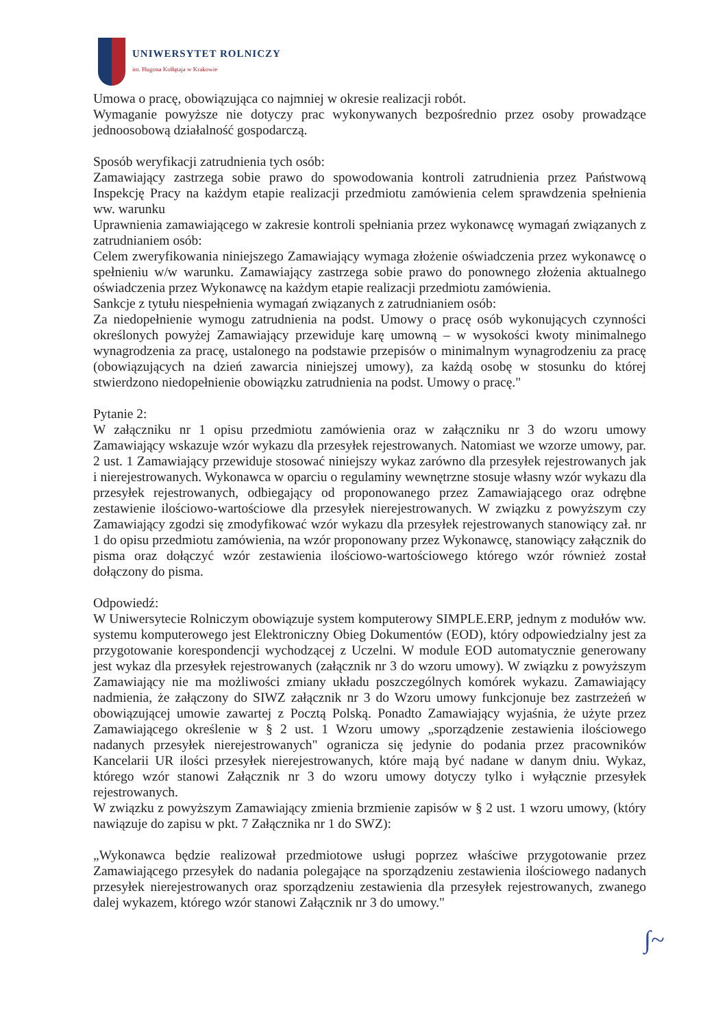UNIWERSYTET ROLNICZY
im. Hugona Kołłątaja w Krakowie
Umowa o pracę, obowiązująca co najmniej w okresie realizacji robót.
Wymaganie powyższe nie dotyczy prac wykonywanych bezpośrednio przez osoby prowadzące jednoosobową działalność gospodarczą.
Sposób weryfikacji zatrudnienia tych osób:
Zamawiający zastrzega sobie prawo do spowodowania kontroli zatrudnienia przez Państwową Inspekcję Pracy na każdym etapie realizacji przedmiotu zamówienia celem sprawdzenia spełnienia ww. warunku
Uprawnienia zamawiającego w zakresie kontroli spełniania przez wykonawcę wymagań związanych z zatrudnianiem osób:
Celem zweryfikowania niniejszego Zamawiający wymaga złożenie oświadczenia przez wykonawcę o spełnieniu w/w warunku. Zamawiający zastrzega sobie prawo do ponownego złożenia aktualnego oświadczenia przez Wykonawcę na każdym etapie realizacji przedmiotu zamówienia.
Sankcje z tytułu niespełnienia wymagań związanych z zatrudnianiem osób:
Za niedopełnienie wymogu zatrudnienia na podst. Umowy o pracę osób wykonujących czynności określonych powyżej Zamawiający przewiduje karę umowną – w wysokości kwoty minimalnego wynagrodzenia za pracę, ustalonego na podstawie przepisów o minimalnym wynagrodzeniu za pracę (obowiązujących na dzień zawarcia niniejszej umowy), za każdą osobę w stosunku do której stwierdzono niedopełnienie obowiązku zatrudnienia na podst. Umowy o pracę."
Pytanie 2:
W załączniku nr 1 opisu przedmiotu zamówienia oraz w załączniku nr 3 do wzoru umowy Zamawiający wskazuje wzór wykazu dla przesyłek rejestrowanych. Natomiast we wzorze umowy, par. 2 ust. 1 Zamawiający przewiduje stosować niniejszy wykaz zarówno dla przesyłek rejestrowanych jak i nierejestrowanych. Wykonawca w oparciu o regulaminy wewnętrzne stosuje własny wzór wykazu dla przesyłek rejestrowanych, odbiegający od proponowanego przez Zamawiającego oraz odrębne zestawienie ilościowo-wartościowe dla przesyłek nierejestrowanych. W związku z powyższym czy Zamawiający zgodzi się zmodyfikować wzór wykazu dla przesyłek rejestrowanych stanowiący zał. nr 1 do opisu przedmiotu zamówienia, na wzór proponowany przez Wykonawcę, stanowiący załącznik do pisma oraz dołączyć wzór zestawienia ilościowo-wartościowego którego wzór również został dołączony do pisma.
Odpowiedź:
W Uniwersytecie Rolniczym obowiązuje system komputerowy SIMPLE.ERP, jednym z modułów ww. systemu komputerowego jest Elektroniczny Obieg Dokumentów (EOD), który odpowiedzialny jest za przygotowanie korespondencji wychodzącej z Uczelni. W module EOD automatycznie generowany jest wykaz dla przesyłek rejestrowanych (załącznik nr 3 do wzoru umowy). W związku z powyższym Zamawiający nie ma możliwości zmiany układu poszczególnych komórek wykazu. Zamawiający nadmienia, że załączony do SIWZ załącznik nr 3 do Wzoru umowy funkcjonuje bez zastrzeżeń w obowiązującej umowie zawartej z Pocztą Polską. Ponadto Zamawiający wyjaśnia, że użyte przez Zamawiającego określenie w § 2 ust. 1 Wzoru umowy „sporządzenie zestawienia ilościowego nadanych przesyłek nierejestrowanych" ogranicza się jedynie do podania przez pracowników Kancelarii UR ilości przesyłek nierejestrowanych, które mają być nadane w danym dniu. Wykaz, którego wzór stanowi Załącznik nr 3 do wzoru umowy dotyczy tylko i wyłącznie przesyłek rejestrowanych.
W związku z powyższym Zamawiający zmienia brzmienie zapisów w § 2 ust. 1 wzoru umowy, (który nawiązuje do zapisu w pkt. 7 Załącznika nr 1 do SWZ):
„Wykonawca będzie realizował przedmiotowe usługi poprzez właściwe przygotowanie przez Zamawiającego przesyłek do nadania polegające na sporządzeniu zestawienia ilościowego nadanych przesyłek nierejestrowanych oraz sporządzeniu zestawienia dla przesyłek rejestrowanych, zwanego dalej wykazem, którego wzór stanowi Załącznik nr 3 do umowy."
∫~